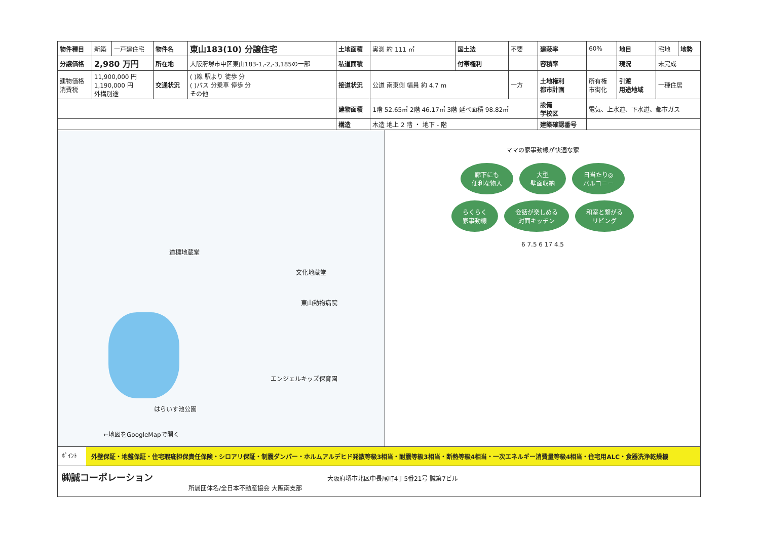| 物件種目 | 新築 | 一戸建住宅 | 物件名 | 東山183(10) 分譲住宅 | 土地面積 | 実測 約 111 ㎡ | 国土法 | 不要 | 建蔽率 | 60% | 地目 | 宅地 | 地勢 |
| 分譲価格 | 2,980 万円 | | 所在地 | 大阪府堺市中区東山183-1,-2,-3,185の一部 | 私道面積 | | 付帯権利 | | 容積率 | | 現況 | 未完成 | |
| 建物価格 消費税 | 11,900,000 円 1,190,000 円 外構別途 | | 交通状況 | ( )線 駅より 徒歩 分 ( )バス 分乗車 停歩 分 その他 | 接道状況 | 公道 南東側 幅員 約 4.7 m | | 一方 | 土地権利 都市計画 | 所有権 市街化 | 引渡 用途地域 | 一種住居 | |
| | | | | | 建物面積 | 1階 52.65㎡ 2階 46.17㎡ 3階 延べ面積 98.82㎡ | | | 設備 学校区 | 電気、上水道、下水道、都市ガス | | | |
| | | | | | 構造 | 木造 地上 2 階 ・ 地下 - 階 | | | 建築確認番号 | | | | |
道標地蔵堂
文化地蔵堂
東山動物病院
エンジェルキッズ保育園
はらいす池公園
←地図をGoogleMapで開く
ママの家事動線が快適な家
廊下にも
便利な物入 大型
壁面収納 日当たり◎
バルコニー
らくらく
家事動線 会話が楽しめる
対面キッチン 和室と繋がる
リビング
6 7.5 6 17 4.5
ﾎﾟｲﾝﾄ 外壁保証・地盤保証・住宅瑕疵担保責任保険・シロアリ保証・制震ダンパー・ホルムアルデヒド発散等級3相当・耐震等級3相当・断熱等級4相当・一次エネルギー消費量等級4相当・住宅用ALC・食器洗浄乾燥機
㈱誠コーポレーション 大阪府堺市北区中長尾町4丁5番21号 誠第7ビル
所属団体名/全日本不動産協会 大阪南支部